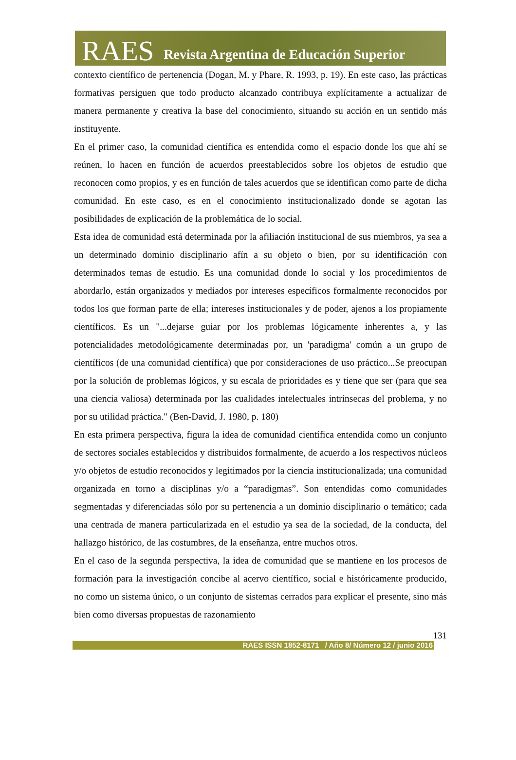RAES Revista Argentina de Educación Superior
contexto científico de pertenencia (Dogan, M. y Phare, R. 1993, p. 19). En este caso, las prácticas formativas persiguen que todo producto alcanzado contribuya explícitamente a actualizar de manera permanente y creativa la base del conocimiento, situando su acción en un sentido más instituyente.
En el primer caso, la comunidad científica es entendida como el espacio donde los que ahí se reúnen, lo hacen en función de acuerdos preestablecidos sobre los objetos de estudio que reconocen como propios, y es en función de tales acuerdos que se identifican como parte de dicha comunidad. En este caso, es en el conocimiento institucionalizado donde se agotan las posibilidades de explicación de la problemática de lo social.
Esta idea de comunidad está determinada por la afiliación institucional de sus miembros, ya sea a un determinado dominio disciplinario afín a su objeto o bien, por su identificación con determinados temas de estudio. Es una comunidad donde lo social y los procedimientos de abordarlo, están organizados y mediados por intereses específicos formalmente reconocidos por todos los que forman parte de ella; intereses institucionales y de poder, ajenos a los propiamente científicos. Es un "...dejarse guiar por los problemas lógicamente inherentes a, y las potencialidades metodológicamente determinadas por, un 'paradigma' común a un grupo de científicos (de una comunidad científica) que por consideraciones de uso práctico...Se preocupan por la solución de problemas lógicos, y su escala de prioridades es y tiene que ser (para que sea una ciencia valiosa) determinada por las cualidades intelectuales intrínsecas del problema, y no por su utilidad práctica." (Ben-David, J. 1980, p. 180)
En esta primera perspectiva, figura la idea de comunidad científica entendida como un conjunto de sectores sociales establecidos y distribuidos formalmente, de acuerdo a los respectivos núcleos y/o objetos de estudio reconocidos y legitimados por la ciencia institucionalizada; una comunidad organizada en torno a disciplinas y/o a “paradigmas”. Son entendidas como comunidades segmentadas y diferenciadas sólo por su pertenencia a un dominio disciplinario o temático; cada una centrada de manera particularizada en el estudio ya sea de la sociedad, de la conducta, del hallazgo histórico, de las costumbres, de la enseñanza, entre muchos otros.
En el caso de la segunda perspectiva, la idea de comunidad que se mantiene en los procesos de formación para la investigación concibe al acervo científico, social e históricamente producido, no como un sistema único, o un conjunto de sistemas cerrados para explicar el presente, sino más bien como diversas propuestas de razonamiento
131
RAES ISSN 1852-8171 / Año 8/ Número 12 / junio 2016